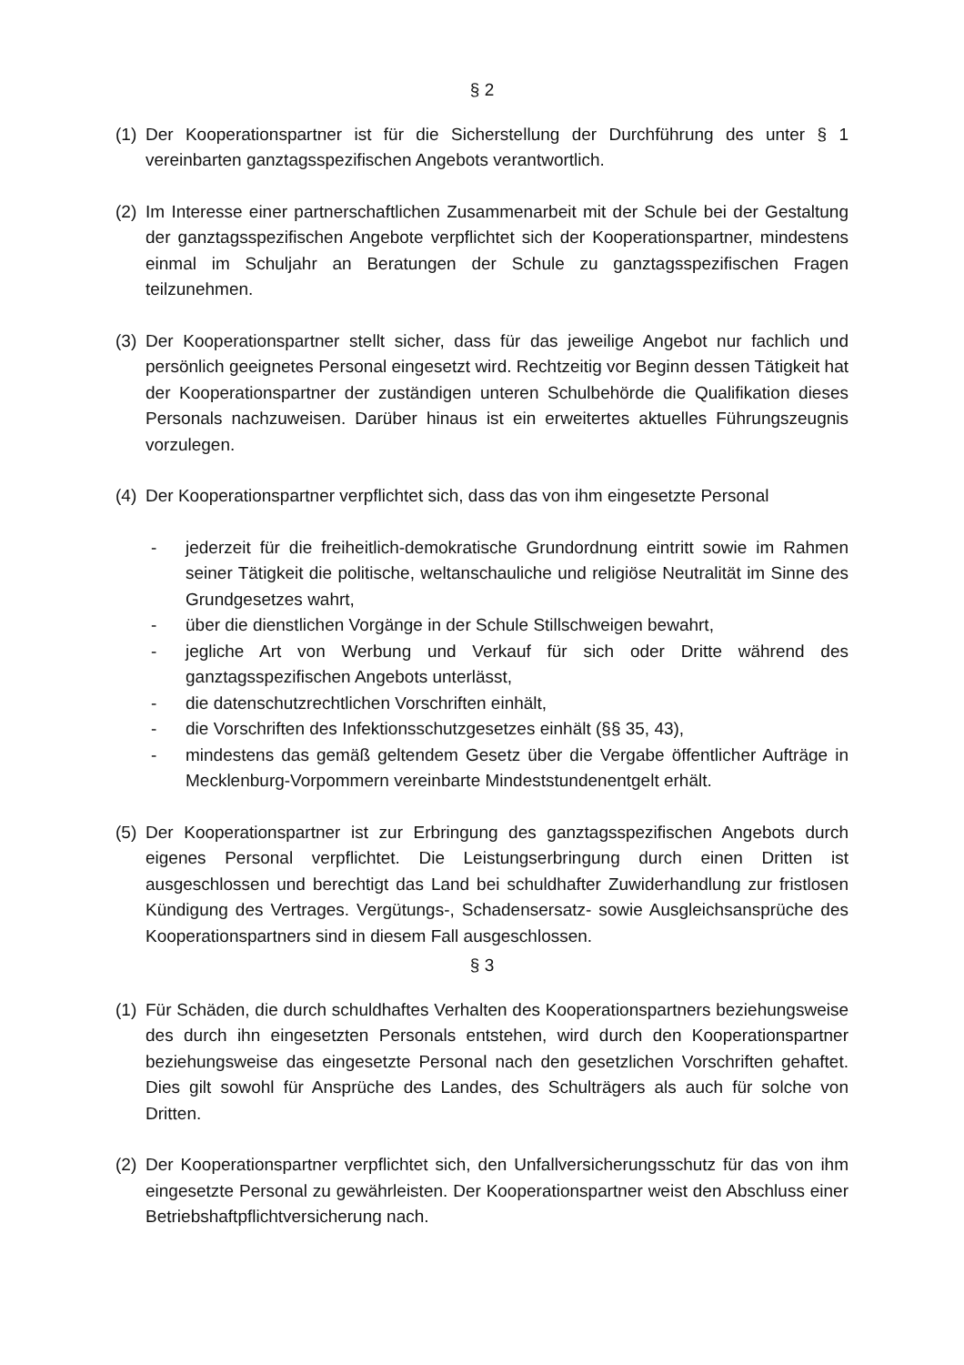§ 2
(1) Der Kooperationspartner ist für die Sicherstellung der Durchführung des unter § 1 vereinbarten ganztagsspezifischen Angebots verantwortlich.
(2) Im Interesse einer partnerschaftlichen Zusammenarbeit mit der Schule bei der Gestaltung der ganztagsspezifischen Angebote verpflichtet sich der Kooperationspartner, mindestens einmal im Schuljahr an Beratungen der Schule zu ganztagsspezifischen Fragen teilzunehmen.
(3) Der Kooperationspartner stellt sicher, dass für das jeweilige Angebot nur fachlich und persönlich geeignetes Personal eingesetzt wird. Rechtzeitig vor Beginn dessen Tätigkeit hat der Kooperationspartner der zuständigen unteren Schulbehörde die Qualifikation dieses Personals nachzuweisen. Darüber hinaus ist ein erweitertes aktuelles Führungszeugnis vorzulegen.
(4) Der Kooperationspartner verpflichtet sich, dass das von ihm eingesetzte Personal
- jederzeit für die freiheitlich-demokratische Grundordnung eintritt sowie im Rahmen seiner Tätigkeit die politische, weltanschauliche und religiöse Neutralität im Sinne des Grundgesetzes wahrt,
- über die dienstlichen Vorgänge in der Schule Stillschweigen bewahrt,
- jegliche Art von Werbung und Verkauf für sich oder Dritte während des ganztagsspezifischen Angebots unterlässt,
- die datenschutzrechtlichen Vorschriften einhält,
- die Vorschriften des Infektionsschutzgesetzes einhält (§§ 35, 43),
- mindestens das gemäß geltendem Gesetz über die Vergabe öffentlicher Aufträge in Mecklenburg-Vorpommern vereinbarte Mindeststundenentgelt erhält.
(5) Der Kooperationspartner ist zur Erbringung des ganztagsspezifischen Angebots durch eigenes Personal verpflichtet. Die Leistungserbringung durch einen Dritten ist ausgeschlossen und berechtigt das Land bei schuldhafter Zuwiderhandlung zur fristlosen Kündigung des Vertrages. Vergütungs-, Schadensersatz- sowie Ausgleichsansprüche des Kooperationspartners sind in diesem Fall ausgeschlossen.
§ 3
(1) Für Schäden, die durch schuldhaftes Verhalten des Kooperationspartners beziehungsweise des durch ihn eingesetzten Personals entstehen, wird durch den Kooperationspartner beziehungsweise das eingesetzte Personal nach den gesetzlichen Vorschriften gehaftet. Dies gilt sowohl für Ansprüche des Landes, des Schulträgers als auch für solche von Dritten.
(2) Der Kooperationspartner verpflichtet sich, den Unfallversicherungsschutz für das von ihm eingesetzte Personal zu gewährleisten. Der Kooperationspartner weist den Abschluss einer Betriebshaftpflichtversicherung nach.